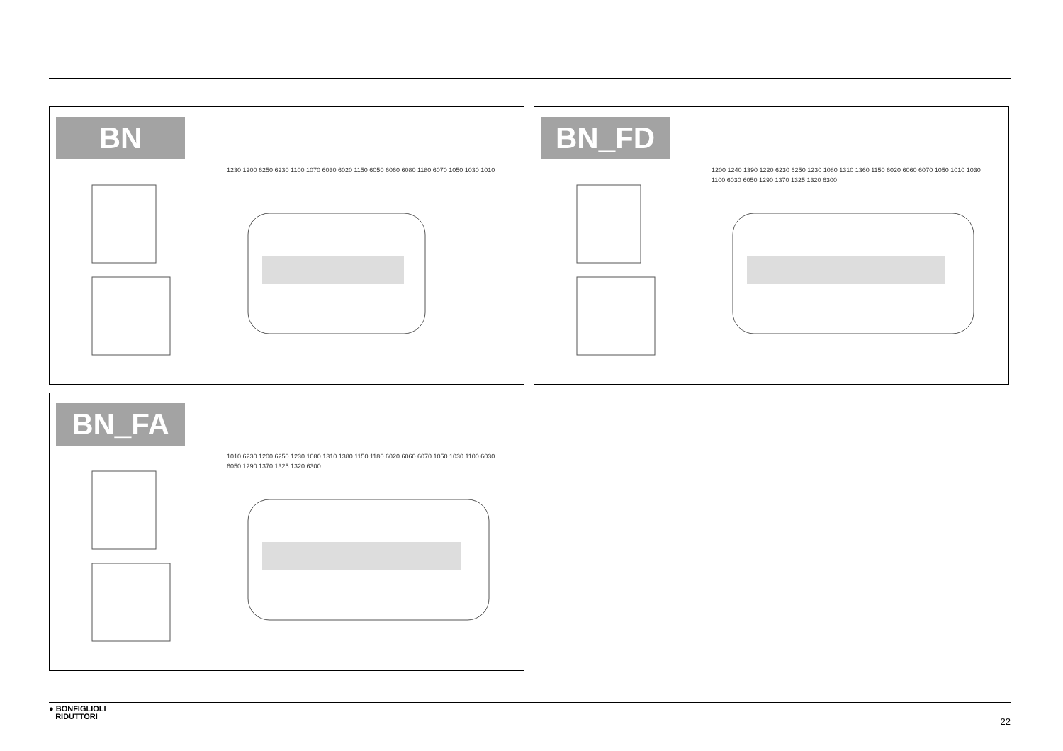BN
1230 1200 6250 6230 1100 1070 6030 6020 1150 6050 6060 6080 1180 6070 1050 1030 1010
BN_FD
1200 1240 1390 1220 6230 6250 1230 1080 1310 1360 1150 6020 6060 6070 1050 1010 1030 1100 6030 6050 1290 1370 1325 1320 6300
BN_FA
1010 6230 1200 6250 1230 1080 1310 1380 1150 1180 6020 6060 6070 1050 1030 1100 6030 6050 1290 1370 1325 1320 6300
● BONFIGLIOLI
RIDUTTORI
22